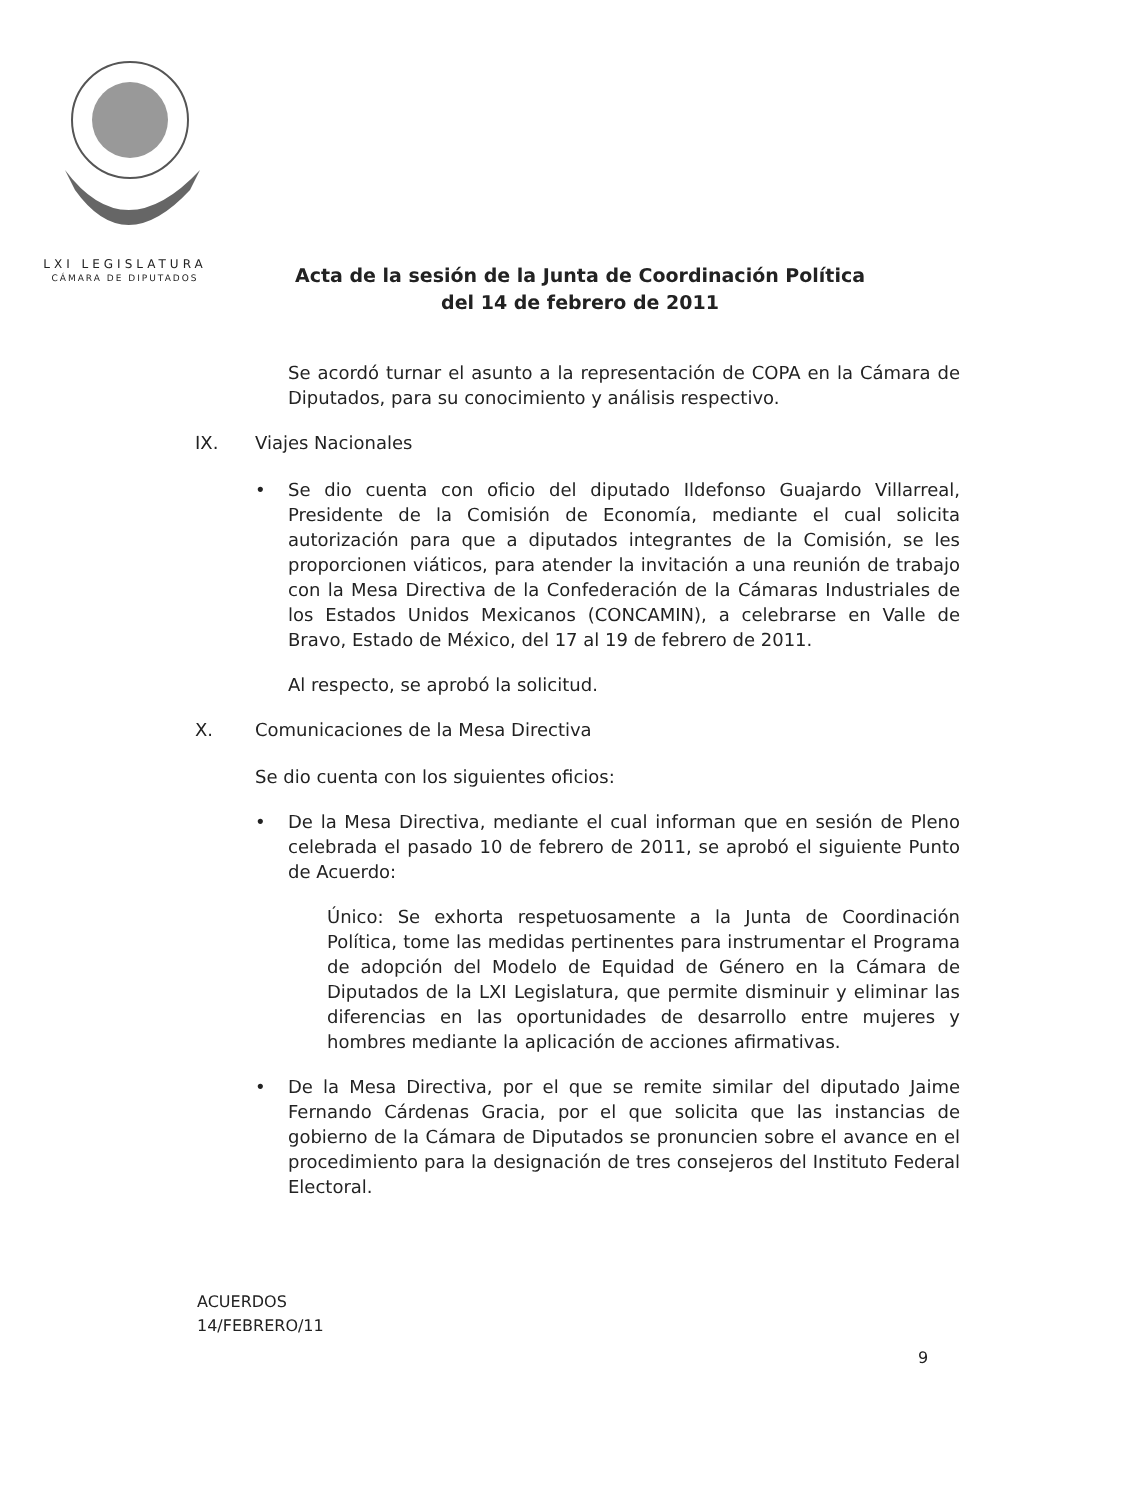LXI LEGISLATURA
CÁMARA DE DIPUTADOS
Acta de la sesión de la Junta de Coordinación Política
del 14 de febrero de 2011
Se acordó turnar el asunto a la representación de COPA en la Cámara de Diputados, para su conocimiento y análisis respectivo.
IX. Viajes Nacionales
• Se dio cuenta con oficio del diputado Ildefonso Guajardo Villarreal, Presidente de la Comisión de Economía, mediante el cual solicita autorización para que a diputados integrantes de la Comisión, se les proporcionen viáticos, para atender la invitación a una reunión de trabajo con la Mesa Directiva de la Confederación de la Cámaras Industriales de los Estados Unidos Mexicanos (CONCAMIN), a celebrarse en Valle de Bravo, Estado de México, del 17 al 19 de febrero de 2011.
Al respecto, se aprobó la solicitud.
X. Comunicaciones de la Mesa Directiva
Se dio cuenta con los siguientes oficios:
• De la Mesa Directiva, mediante el cual informan que en sesión de Pleno celebrada el pasado 10 de febrero de 2011, se aprobó el siguiente Punto de Acuerdo:
Único: Se exhorta respetuosamente a la Junta de Coordinación Política, tome las medidas pertinentes para instrumentar el Programa de adopción del Modelo de Equidad de Género en la Cámara de Diputados de la LXI Legislatura, que permite disminuir y eliminar las diferencias en las oportunidades de desarrollo entre mujeres y hombres mediante la aplicación de acciones afirmativas.
• De la Mesa Directiva, por el que se remite similar del diputado Jaime Fernando Cárdenas Gracia, por el que solicita que las instancias de gobierno de la Cámara de Diputados se pronuncien sobre el avance en el procedimiento para la designación de tres consejeros del Instituto Federal Electoral.
ACUERDOS
14/FEBRERO/11
9